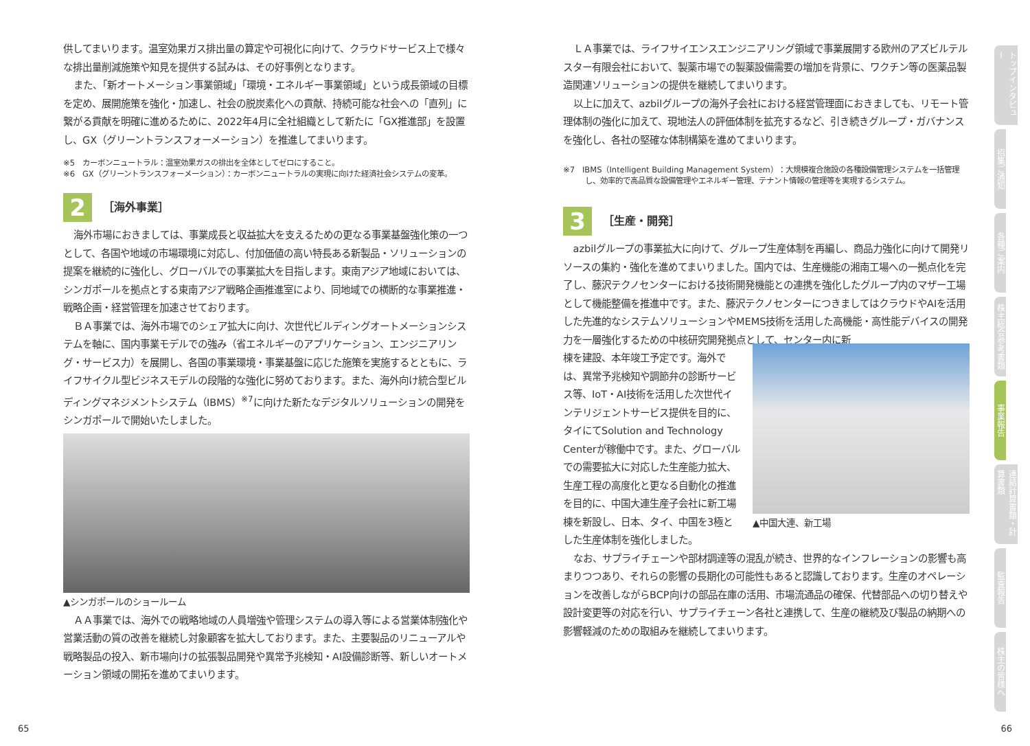供してまいります。温室効果ガス排出量の算定や可視化に向けて、クラウドサービス上で様々な排出量削減施策や知見を提供する試みは、その好事例となります。
また、「新オートメーション事業領域」「環境・エネルギー事業領域」という成長領域の目標を定め、展開施策を強化・加速し、社会の脱炭素化への貢献、持続可能な社会への「直列」に繋がる貢献を明確に進めるために、2022年4月に全社組織として新たに「GX推進部」を設置し、GX（グリーントランスフォーメーション）を推進してまいります。
※5　カーボンニュートラル：温室効果ガスの排出を全体としてゼロにすること。
※6　GX（グリーントランスフォーメーション）：カーボンニュートラルの実現に向けた経済社会システムの変革。
2
［海外事業］
海外市場におきましては、事業成長と収益拡大を支えるための更なる事業基盤強化策の一つとして、各国や地域の市場環境に対応し、付加価値の高い特長ある新製品・ソリューションの提案を継続的に強化し、グローバルでの事業拡大を目指します。東南アジア地域においては、シンガポールを拠点とする東南アジア戦略企画推進室により、同地域での横断的な事業推進・戦略企画・経営管理を加速させております。
ＢＡ事業では、海外市場でのシェア拡大に向け、次世代ビルディングオートメーションシステムを軸に、国内事業モデルでの強み（省エネルギーのアプリケーション、エンジニアリング・サービス力）を展開し、各国の事業環境・事業基盤に応じた施策を実施するとともに、ライフサイクル型ビジネスモデルの段階的な強化に努めております。また、海外向け統合型ビルディングマネジメントシステム（IBMS）<sup>※7</sup>に向けた新たなデジタルソリューションの開発をシンガポールで開始いたしました。
▲シンガポールのショールーム
ＡＡ事業では、海外での戦略地域の人員増強や管理システムの導入等による営業体制強化や営業活動の質の改善を継続し対象顧客を拡大しております。また、主要製品のリニューアルや戦略製品の投入、新市場向けの拡張製品開発や異常予兆検知・AI設備診断等、新しいオートメーション領域の開拓を進めてまいります。
ＬＡ事業では、ライフサイエンスエンジニアリング領域で事業展開する欧州のアズビルテルスター有限会社において、製薬市場での製薬設備需要の増加を背景に、ワクチン等の医薬品製造関連ソリューションの提供を継続してまいります。
以上に加えて、azbilグループの海外子会社における経営管理面におきましても、リモート管理体制の強化に加えて、現地法人の評価体制を拡充するなど、引き続きグループ・ガバナンスを強化し、各社の堅確な体制構築を進めてまいります。
※7　IBMS（Intelligent Building Management System）：大規模複合施設の各種設備管理システムを一括管理し、効率的で高品質な設備管理やエネルギー管理、テナント情報の管理等を実現するシステム。
3
［生産・開発］
azbilグループの事業拡大に向けて、グループ生産体制を再編し、商品力強化に向けて開発リソースの集約・強化を進めてまいりました。国内では、生産機能の湘南工場への一拠点化を完了し、藤沢テクノセンターにおける技術開発機能との連携を強化したグループ内のマザー工場として機能整備を推進中です。また、藤沢テクノセンターにつきましてはクラウドやAIを活用した先進的なシステムソリューションやMEMS技術を活用した高機能・高性能デバイスの開発力を一層強化するための中核研究開発拠点として、センター内に新
棟を建設、本年竣工予定です。海外では、異常予兆検知や調節弁の診断サービス等、IoT・AI技術を活用した次世代インテリジェントサービス提供を目的に、タイにてSolution and Technology Centerが稼働中です。また、グローバルでの需要拡大に対応した生産能力拡大、生産工程の高度化と更なる自動化の推進を目的に、中国大連生産子会社に新工場棟を新設し、日本、タイ、中国を3極とした生産体制を強化しました。
▲中国大連、新工場
なお、サプライチェーンや部材調達等の混乱が続き、世界的なインフレーションの影響も高まりつつあり、それらの影響の長期化の可能性もあると認識しております。生産のオペレーションを改善しながらBCP向けの部品在庫の活用、市場流通品の確保、代替部品への切り替えや設計変更等の対応を行い、サプライチェーン各社と連携して、生産の継続及び製品の納期への影響軽減のための取組みを継続してまいります。
トップインタビュー
招集ご通知
各種ご案内
株主総会参考書類
事業報告
連結計算書類・計算書類
監査報告
株主の皆様へ
65 66